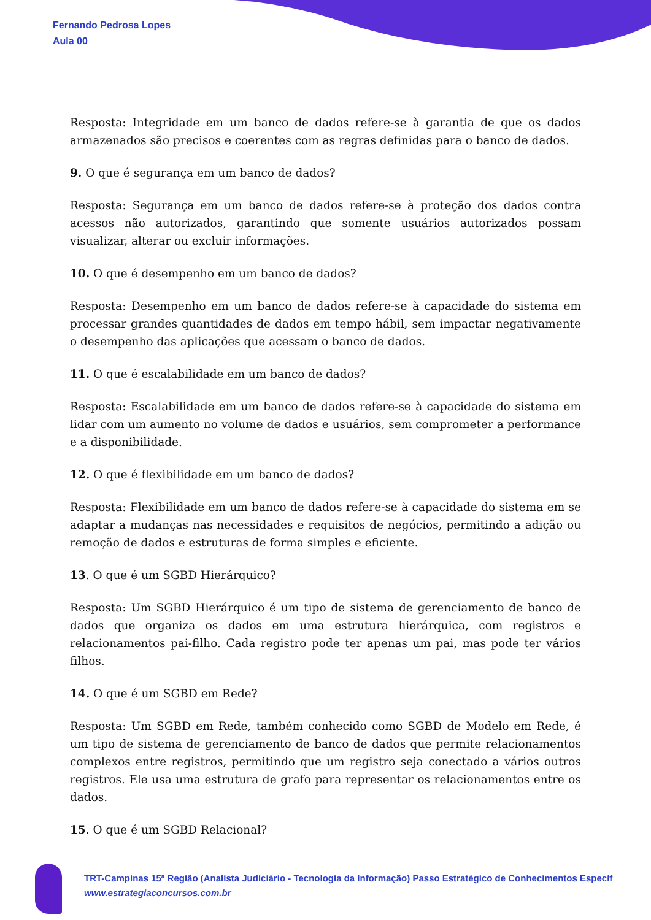Fernando Pedrosa Lopes
Aula 00
Resposta: Integridade em um banco de dados refere-se à garantia de que os dados armazenados são precisos e coerentes com as regras definidas para o banco de dados.
9. O que é segurança em um banco de dados?
Resposta: Segurança em um banco de dados refere-se à proteção dos dados contra acessos não autorizados, garantindo que somente usuários autorizados possam visualizar, alterar ou excluir informações.
10. O que é desempenho em um banco de dados?
Resposta: Desempenho em um banco de dados refere-se à capacidade do sistema em processar grandes quantidades de dados em tempo hábil, sem impactar negativamente o desempenho das aplicações que acessam o banco de dados.
11. O que é escalabilidade em um banco de dados?
Resposta: Escalabilidade em um banco de dados refere-se à capacidade do sistema em lidar com um aumento no volume de dados e usuários, sem comprometer a performance e a disponibilidade.
12. O que é flexibilidade em um banco de dados?
Resposta: Flexibilidade em um banco de dados refere-se à capacidade do sistema em se adaptar a mudanças nas necessidades e requisitos de negócios, permitindo a adição ou remoção de dados e estruturas de forma simples e eficiente.
13. O que é um SGBD Hierárquico?
Resposta: Um SGBD Hierárquico é um tipo de sistema de gerenciamento de banco de dados que organiza os dados em uma estrutura hierárquica, com registros e relacionamentos pai-filho. Cada registro pode ter apenas um pai, mas pode ter vários filhos.
14. O que é um SGBD em Rede?
Resposta: Um SGBD em Rede, também conhecido como SGBD de Modelo em Rede, é um tipo de sistema de gerenciamento de banco de dados que permite relacionamentos complexos entre registros, permitindo que um registro seja conectado a vários outros registros. Ele usa uma estrutura de grafo para representar os relacionamentos entre os dados.
15. O que é um SGBD Relacional?
TRT-Campinas 15ª Região (Analista Judiciário - Tecnologia da Informação) Passo Estratégico de Conhecimentos Específ
www.estrategiaconcursos.com.br